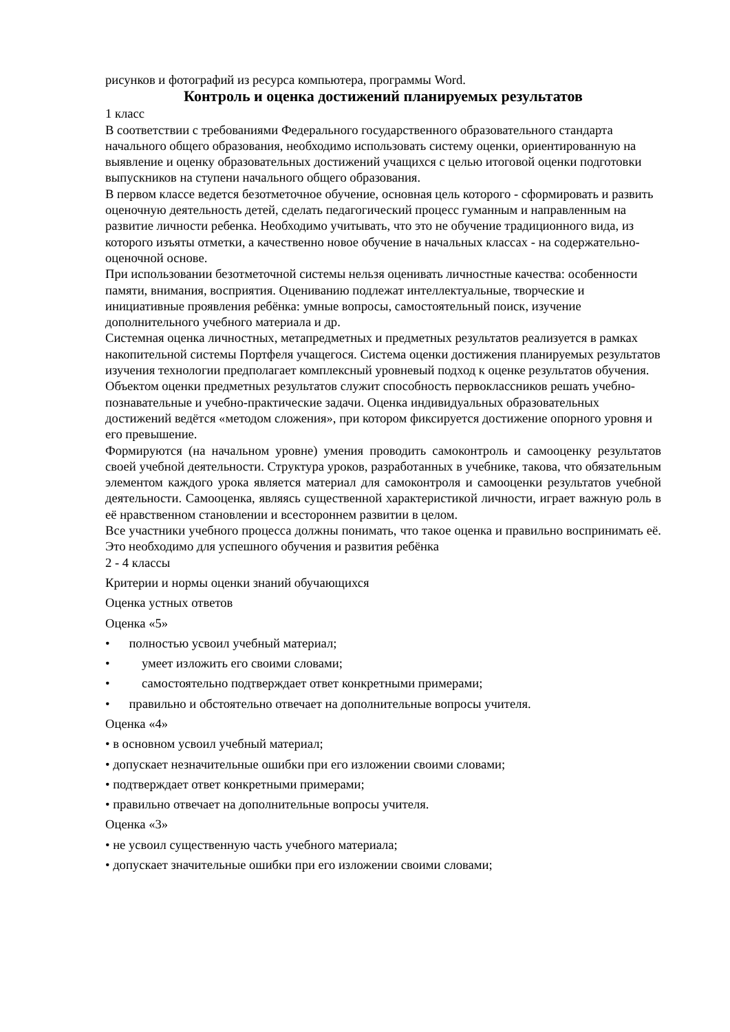рисунков и фотографий из ресурса компьютера, программы Word.
Контроль и оценка достижений планируемых результатов
1 класс
В соответствии с требованиями Федерального государственного образовательного стандарта начального общего образования, необходимо использовать систему оценки, ориентированную на выявление и оценку образовательных достижений учащихся с целью итоговой оценки подготовки выпускников на ступени начального общего образования.
В первом классе ведется безотметочное обучение, основная цель которого - сформировать и развить оценочную деятельность детей, сделать педагогический процесс гуманным и направленным на развитие личности ребенка. Необходимо учитывать, что это не обучение традиционного вида, из которого изъяты отметки, а качественно новое обучение в начальных классах - на содержательно-оценочной основе.
При использовании безотметочной системы нельзя оценивать личностные качества: особенности памяти, внимания, восприятия. Оцениванию подлежат интеллектуальные, творческие и инициативные проявления ребёнка: умные вопросы, самостоятельный поиск, изучение дополнительного учебного материала и др.
Системная оценка личностных, метапредметных и предметных результатов реализуется в рамках накопительной системы Портфеля учащегося. Система оценки достижения планируемых результатов изучения технологии предполагает комплексный уровневый подход к оценке результатов обучения. Объектом оценки предметных результатов служит способность первоклассников решать учебно-познавательные и учебно-практические задачи. Оценка индивидуальных образовательных достижений ведётся «методом сложения», при котором фиксируется достижение опорного уровня и его превышение.
Формируются (на начальном уровне) умения проводить самоконтроль и самооценку результатов своей учебной деятельности. Структура уроков, разработанных в учебнике, такова, что обязательным элементом каждого урока является материал для самоконтроля и самооценки результатов учебной деятельности. Самооценка, являясь существенной характеристикой личности, играет важную роль в её нравственном становлении и всестороннем развитии в целом.
Все участники учебного процесса должны понимать, что такое оценка и правильно воспринимать её. Это необходимо для успешного обучения и развития ребёнка
2 - 4 классы
Критерии и нормы оценки знаний обучающихся
Оценка устных ответов
Оценка «5»
• полностью усвоил учебный материал;
• умеет изложить его своими словами;
• самостоятельно подтверждает ответ конкретными примерами;
• правильно и обстоятельно отвечает на дополнительные вопросы учителя.
Оценка «4»
• в основном усвоил учебный материал;
• допускает незначительные ошибки при его изложении своими словами;
• подтверждает ответ конкретными примерами;
• правильно отвечает на дополнительные вопросы учителя.
Оценка «3»
• не усвоил существенную часть учебного материала;
• допускает значительные ошибки при его изложении своими словами;